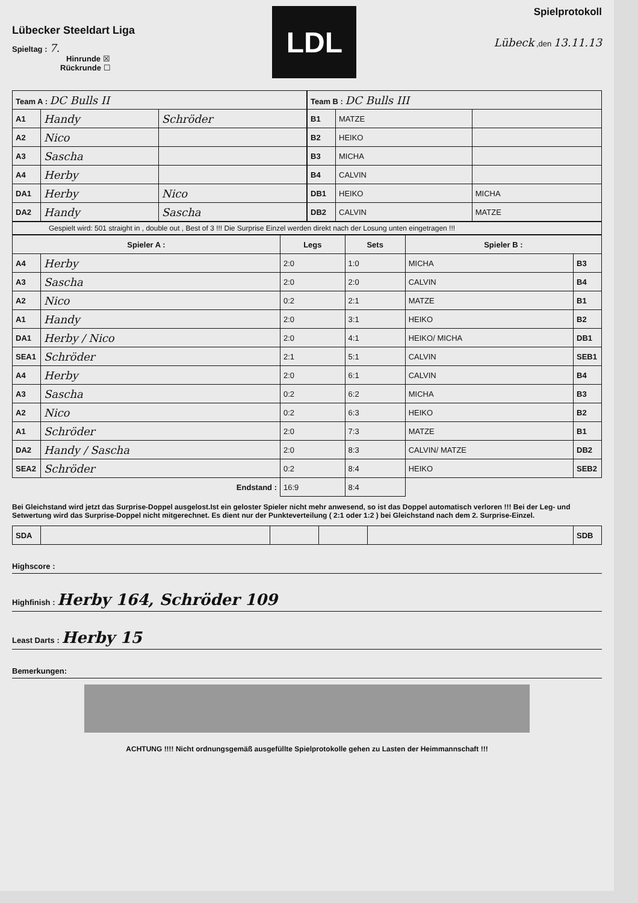Lübecker Steeldart Liga
Spieltag : 7.
Hinrunde ☒
Rückrunde ☐
LDL
Spielprotokoll
Lübeck ,den 13.11.13
| Team A : DC Bulls II | | |
| A1 | Handy | Schröder |
| A2 | Nico | |
| A3 | Sascha | |
| A4 | Herby | |
| DA1 | Herby | Nico |
| DA2 | Handy | Sascha |
| Team B : DC Bulls III | | |
| B1 | MATZE | |
| B2 | HEIKO | |
| B3 | MICHA | |
| B4 | CALVIN | |
| DB1 | HEIKO | MICHA |
| DB2 | CALVIN | MATZE |
Gespielt wird: 501 straight in , double out , Best of 3 !!! Die Surprise Einzel werden direkt nach der Losung unten eingetragen !!!
| Spieler A : | | Legs | Sets | Spieler B : | |
| --- | --- | --- | --- | --- | --- |
| A4 | Herby | 2:0 | 1:0 | MICHA | B3 |
| A3 | Sascha | 2:0 | 2:0 | CALVIN | B4 |
| A2 | Nico | 0:2 | 2:1 | MATZE | B1 |
| A1 | Handy | 2:0 | 3:1 | HEIKO | B2 |
| DA1 | Herby / Nico | 2:0 | 4:1 | HEIKO/ MICHA | DB1 |
| SEA1 | Schröder | 2:1 | 5:1 | CALVIN | SEB1 |
| A4 | Herby | 2:0 | 6:1 | CALVIN | B4 |
| A3 | Sascha | 0:2 | 6:2 | MICHA | B3 |
| A2 | Nico | 0:2 | 6:3 | HEIKO | B2 |
| A1 | Schröder | 2:0 | 7:3 | MATZE | B1 |
| DA2 | Handy / Sascha | 2:0 | 8:3 | CALVIN/ MATZE | DB2 |
| SEA2 | Schröder | 0:2 | 8:4 | HEIKO | SEB2 |
| Endstand : | | 16:9 | 8:4 | | |
Bei Gleichstand wird jetzt das Surprise-Doppel ausgelost.Ist ein geloster Spieler nicht mehr anwesend, so ist das Doppel automatisch verloren !!! Bei der Leg- und Setwertung wird das Surprise-Doppel nicht mitgerechnet. Es dient nur der Punkteverteilung ( 2:1 oder 1:2 ) bei Gleichstand nach dem 2. Surprise-Einzel.
| SDA | | | | | SDB |
Highscore :
Highfinish : Herby 164, Schröder 109
Least Darts : Herby 15
Bemerkungen:
ACHTUNG !!!! Nicht ordnungsgemäß ausgefüllte Spielprotokolle gehen zu Lasten der Heimmannschaft !!!